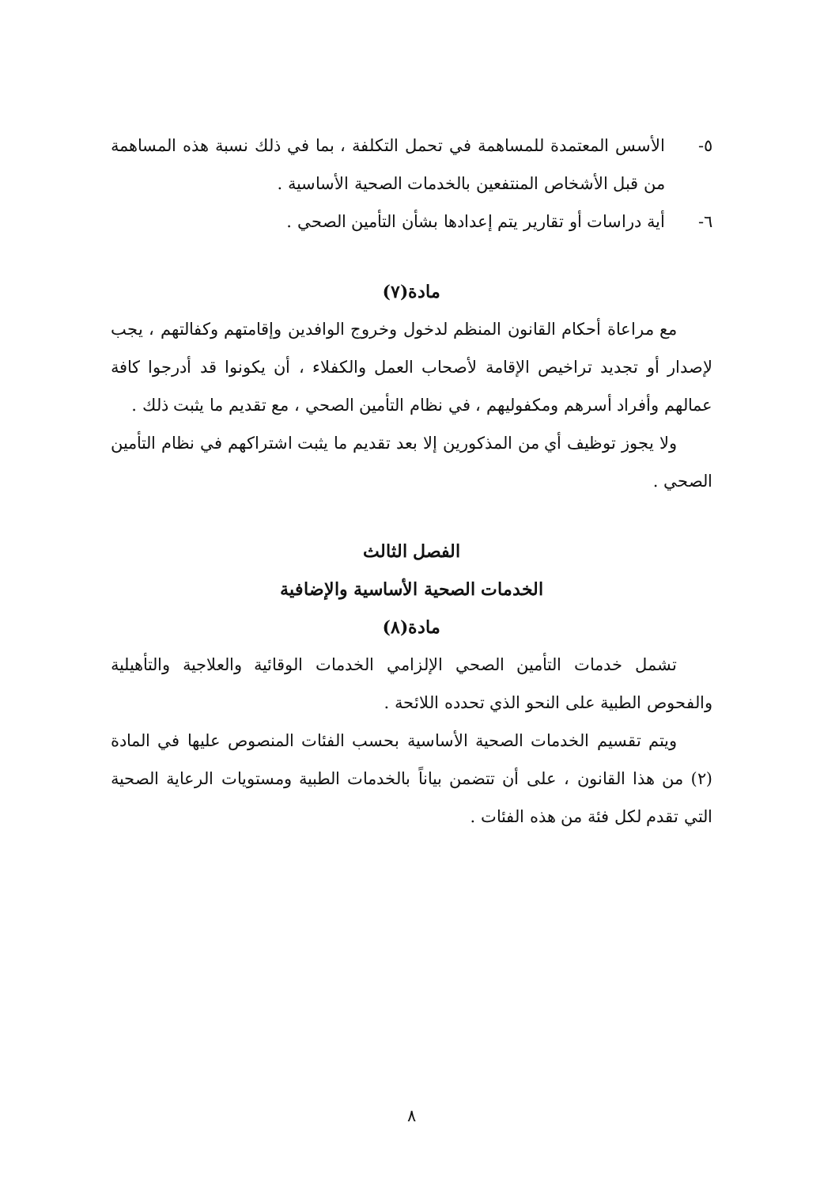٥- الأسس المعتمدة للمساهمة في تحمل التكلفة ، بما في ذلك نسبة هذه المساهمة من قبل الأشخاص المنتفعين بالخدمات الصحية الأساسية .
٦- أية دراسات أو تقارير يتم إعدادها بشأن التأمين الصحي .
مادة(٧)
مع مراعاة أحكام القانون المنظم لدخول وخروج الوافدين وإقامتهم وكفالتهم ، يجب لإصدار أو تجديد تراخيص الإقامة لأصحاب العمل والكفلاء ، أن يكونوا قد أدرجوا كافة عمالهم وأفراد أسرهم ومكفوليهم ، في نظام التأمين الصحي ، مع تقديم ما يثبت ذلك .
ولا يجوز توظيف أي من المذكورين إلا بعد تقديم ما يثبت اشتراكهم في نظام التأمين الصحي .
الفصل الثالث
الخدمات الصحية الأساسية والإضافية
مادة(٨)
تشمل خدمات التأمين الصحي الإلزامي الخدمات الوقائية والعلاجية والتأهيلية والفحوص الطبية على النحو الذي تحدده اللائحة .
ويتم تقسيم الخدمات الصحية الأساسية بحسب الفئات المنصوص عليها في المادة (٢) من هذا القانون ، على أن تتضمن بياناً بالخدمات الطبية ومستويات الرعاية الصحية التي تقدم لكل فئة من هذه الفئات .
٨